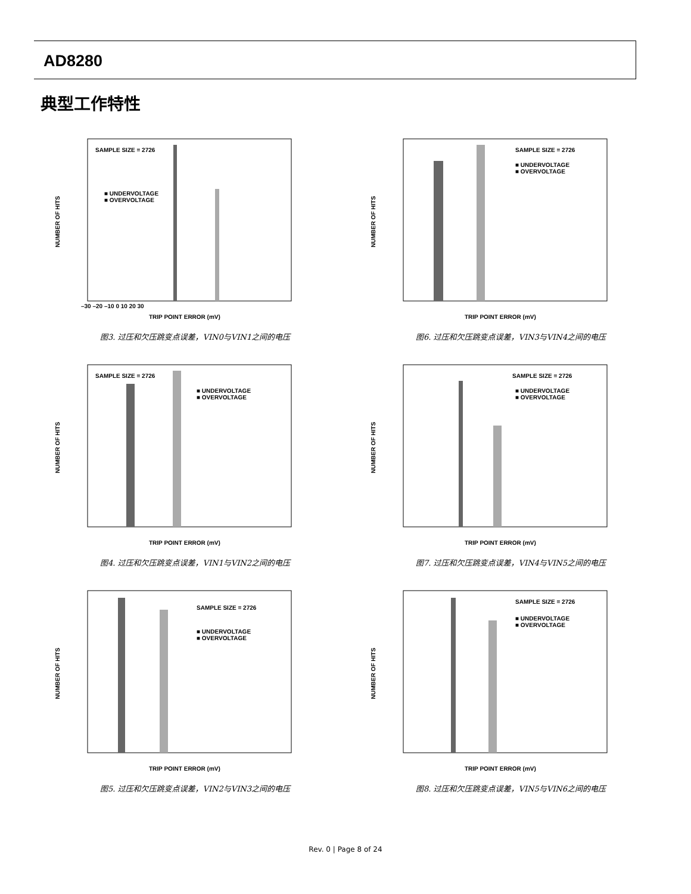AD8280
典型工作特性
SAMPLE SIZE = 2726
■ UNDERVOLTAGE
■ OVERVOLTAGE
NUMBER OF HITS
TRIP POINT ERROR (mV)
–30 –20 –10 0 10 20 30
图3. 过压和欠压跳变点误差，VIN0与VIN1之间的电压
SAMPLE SIZE = 2726
■ UNDERVOLTAGE
■ OVERVOLTAGE
NUMBER OF HITS
TRIP POINT ERROR (mV)
图6. 过压和欠压跳变点误差，VIN3与VIN4之间的电压
SAMPLE SIZE = 2726
■ UNDERVOLTAGE
■ OVERVOLTAGE
NUMBER OF HITS
TRIP POINT ERROR (mV)
图4. 过压和欠压跳变点误差，VIN1与VIN2之间的电压
SAMPLE SIZE = 2726
■ UNDERVOLTAGE
■ OVERVOLTAGE
NUMBER OF HITS
TRIP POINT ERROR (mV)
图7. 过压和欠压跳变点误差，VIN4与VIN5之间的电压
SAMPLE SIZE = 2726
■ UNDERVOLTAGE
■ OVERVOLTAGE
NUMBER OF HITS
TRIP POINT ERROR (mV)
图5. 过压和欠压跳变点误差，VIN2与VIN3之间的电压
SAMPLE SIZE = 2726
■ UNDERVOLTAGE
■ OVERVOLTAGE
NUMBER OF HITS
TRIP POINT ERROR (mV)
图8. 过压和欠压跳变点误差，VIN5与VIN6之间的电压
Rev. 0 | Page 8 of 24